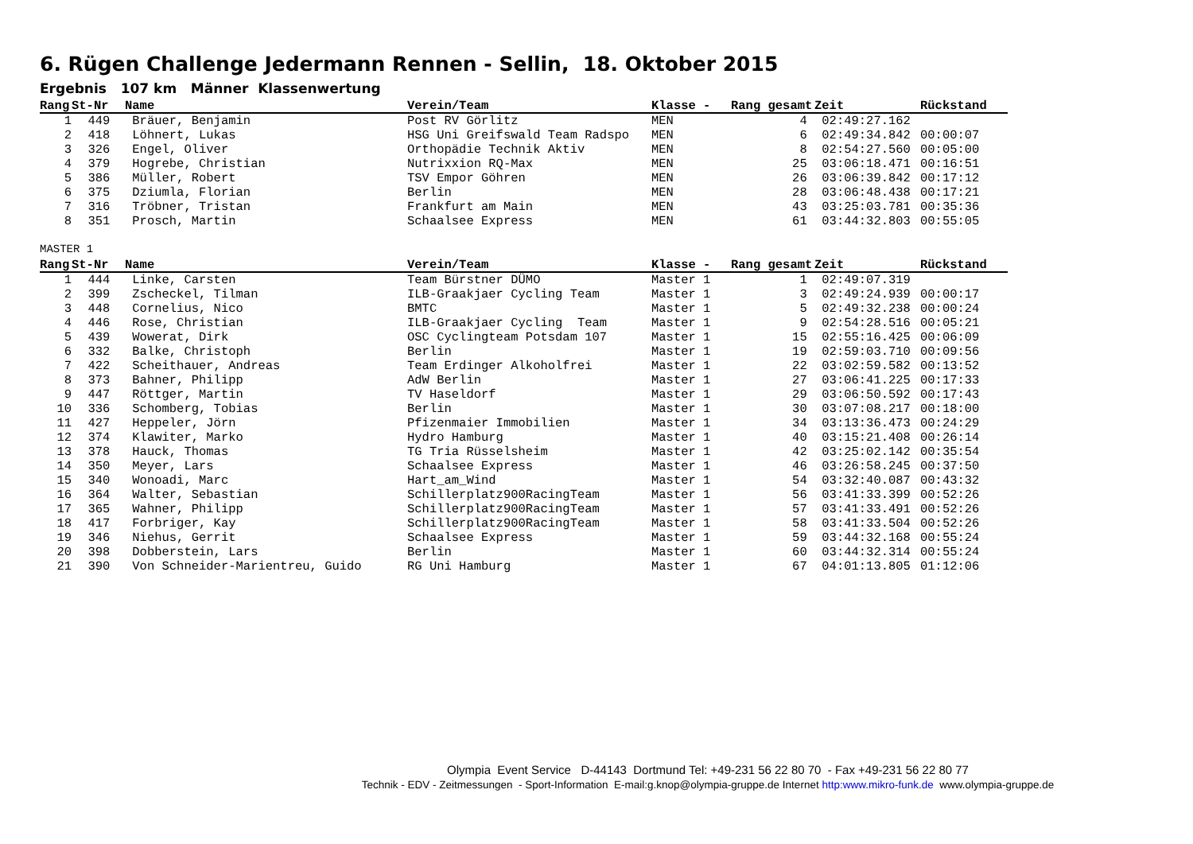6. Rügen Challenge Jedermann Rennen - Sellin, 18. Oktober 2015
Ergebnis 107 km Männer Klassenwertung
| Rang | | St-Nr | Name | Verein/Team | Klasse - | Rang gesamt | Zeit | Rückstand |
| --- | --- | --- | --- | --- | --- | --- | --- | --- |
| 1 | | 449 | Bräuer, Benjamin | Post RV Görlitz | MEN | 4 | 02:49:27.162 | |
| 2 | | 418 | Löhnert, Lukas | HSG Uni Greifswald Team Radspo | MEN | 6 | 02:49:34.842 | 00:00:07 |
| 3 | | 326 | Engel, Oliver | Orthopädie Technik Aktiv | MEN | 8 | 02:54:27.560 | 00:05:00 |
| 4 | | 379 | Hogrebe, Christian | Nutrixxion RQ-Max | MEN | 25 | 03:06:18.471 | 00:16:51 |
| 5 | | 386 | Müller, Robert | TSV Empor Göhren | MEN | 26 | 03:06:39.842 | 00:17:12 |
| 6 | | 375 | Dziumla, Florian | Berlin | MEN | 28 | 03:06:48.438 | 00:17:21 |
| 7 | | 316 | Tröbner, Tristan | Frankfurt am Main | MEN | 43 | 03:25:03.781 | 00:35:36 |
| 8 | | 351 | Prosch, Martin | Schaalsee Express | MEN | 61 | 03:44:32.803 | 00:55:05 |
MASTER 1
| Rang | | St-Nr | Name | Verein/Team | Klasse - | Rang gesamt | Zeit | Rückstand |
| --- | --- | --- | --- | --- | --- | --- | --- | --- |
| 1 | | 444 | Linke, Carsten | Team Bürstner DÜMO | Master 1 | 1 | 02:49:07.319 | |
| 2 | | 399 | Zscheckel, Tilman | ILB-Graakjaer Cycling Team | Master 1 | 3 | 02:49:24.939 | 00:00:17 |
| 3 | | 448 | Cornelius, Nico | BMTC | Master 1 | 5 | 02:49:32.238 | 00:00:24 |
| 4 | | 446 | Rose, Christian | ILB-Graakjaer Cycling Team | Master 1 | 9 | 02:54:28.516 | 00:05:21 |
| 5 | | 439 | Wowerat, Dirk | OSC Cyclingteam Potsdam 107 | Master 1 | 15 | 02:55:16.425 | 00:06:09 |
| 6 | | 332 | Balke, Christoph | Berlin | Master 1 | 19 | 02:59:03.710 | 00:09:56 |
| 7 | | 422 | Scheithauer, Andreas | Team Erdinger Alkoholfrei | Master 1 | 22 | 03:02:59.582 | 00:13:52 |
| 8 | | 373 | Bahner, Philipp | AdW Berlin | Master 1 | 27 | 03:06:41.225 | 00:17:33 |
| 9 | | 447 | Röttger, Martin | TV Haseldorf | Master 1 | 29 | 03:06:50.592 | 00:17:43 |
| 10 | | 336 | Schomberg, Tobias | Berlin | Master 1 | 30 | 03:07:08.217 | 00:18:00 |
| 11 | | 427 | Heppeler, Jörn | Pfizenmaier Immobilien | Master 1 | 34 | 03:13:36.473 | 00:24:29 |
| 12 | | 374 | Klawiter, Marko | Hydro Hamburg | Master 1 | 40 | 03:15:21.408 | 00:26:14 |
| 13 | | 378 | Hauck, Thomas | TG Tria Rüsselsheim | Master 1 | 42 | 03:25:02.142 | 00:35:54 |
| 14 | | 350 | Meyer, Lars | Schaalsee Express | Master 1 | 46 | 03:26:58.245 | 00:37:50 |
| 15 | | 340 | Wonoadi, Marc | Hart_am_Wind | Master 1 | 54 | 03:32:40.087 | 00:43:32 |
| 16 | | 364 | Walter, Sebastian | Schillerplatz900RacingTeam | Master 1 | 56 | 03:41:33.399 | 00:52:26 |
| 17 | | 365 | Wahner, Philipp | Schillerplatz900RacingTeam | Master 1 | 57 | 03:41:33.491 | 00:52:26 |
| 18 | | 417 | Forbriger, Kay | Schillerplatz900RacingTeam | Master 1 | 58 | 03:41:33.504 | 00:52:26 |
| 19 | | 346 | Niehus, Gerrit | Schaalsee Express | Master 1 | 59 | 03:44:32.168 | 00:55:24 |
| 20 | | 398 | Dobberstein, Lars | Berlin | Master 1 | 60 | 03:44:32.314 | 00:55:24 |
| 21 | | 390 | Von Schneider-Marientreu, Guido | RG Uni Hamburg | Master 1 | 67 | 04:01:13.805 | 01:12:06 |
Olympia Event Service D-44143 Dortmund Tel: +49-231 56 22 80 70 - Fax +49-231 56 22 80 77
Technik - EDV - Zeitmessungen - Sport-Information E-mail:g.knop@olympia-gruppe.de Internet http:www.mikro-funk.de www.olympia-gruppe.de